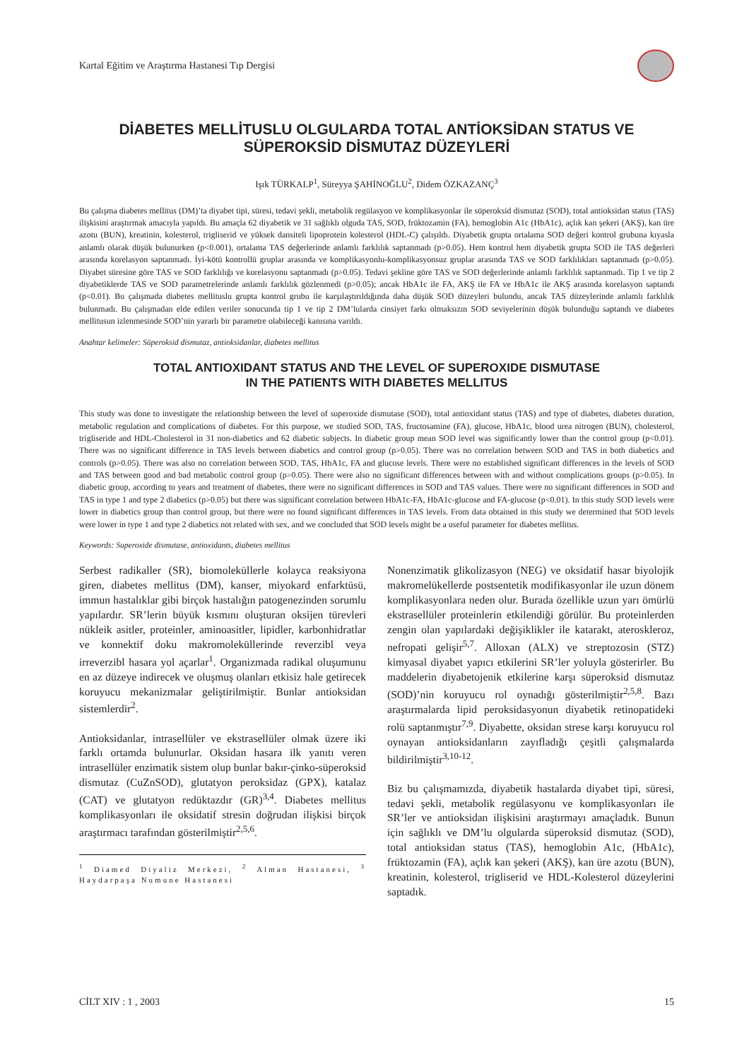Kartal Eğitim ve Araştırma Hastanesi Tıp Dergisi
DİABETES MELLİTUSLU OLGULARDA TOTAL ANTİOKSİDAN STATUS VE
SÜPEROKSİD DİSMUTAZ DÜZEYLERİ
Işık TÜRKALP<sup>1</sup>, Süreyya ŞAHİNOĞLU<sup>2</sup>, Didem ÖZKAZANÇ<sup>3</sup>
Bu çalışma diabetes mellitus (DM)’ta diyabet tipi, süresi, tedavi şekli, metabolik regülasyon ve komplikasyonlar ile süperoksid dismutaz (SOD), total antioksidan status (TAS) ilişkisini araştırmak amacıyla yapıldı. Bu amaçla 62 diyabetik ve 31 sağlıklı olguda TAS, SOD, früktozamin (FA), hemoglobin A1c (HbA1c), açlık kan şekeri (AKŞ), kan üre azotu (BUN), kreatinin, kolesterol, trigliserid ve yüksek dansiteli lipoprotein kolesterol (HDL-C) çalışıldı. Diyabetik grupta ortalama SOD değeri kontrol grubuna kıyasla anlamlı olarak düşük bulunurken (p<0.001), ortalama TAS değerlerinde anlamlı farklılık saptanmadı (p>0.05). Hem kontrol hem diyabetik grupta SOD ile TAS değerleri arasında korelasyon saptanmadı. İyi-kötü kontrollü gruplar arasında ve komplikasyonlu-komplikasyonsuz gruplar arasında TAS ve SOD farklılıkları saptanmadı (p>0.05). Diyabet süresine göre TAS ve SOD farklılığı ve korelasyonu saptanmadı (p>0.05). Tedavi şekline göre TAS ve SOD değerlerinde anlamlı farklılık saptanmadı. Tip 1 ve tip 2 diyabetiklerde TAS ve SOD parametrelerinde anlamlı farklılık gözlenmedi (p>0.05); ancak HbA1c ile FA, AKŞ ile FA ve HbA1c ile AKŞ arasında korelasyon saptandı (p<0.01). Bu çalışmada diabetes mellituslu grupta kontrol grubu ile karşılaştırıldığında daha düşük SOD düzeyleri bulundu, ancak TAS düzeylerinde anlamlı farklılık bulunmadı. Bu çalışmadan elde edilen veriler sonucunda tip 1 ve tip 2 DM’lularda cinsiyet farkı olmaksızın SOD seviyelerinin düşük bulunduğu saptandı ve diabetes mellitusun izlenmesinde SOD’nin yararlı bir parametre olabileceği kanısına varıldı.
Anahtar kelimeler: Süperoksid dismutaz, antioksidanlar, diabetes mellitus
TOTAL ANTIOXIDANT STATUS AND THE LEVEL OF SUPEROXIDE DISMUTASE
IN THE PATIENTS WITH DIABETES MELLITUS
This study was done to investigate the relationship between the level of superoxide dismutase (SOD), total antioxidant status (TAS) and type of diabetes, diabetes duration, metabolic regulation and complications of diabetes. For this purpose, we studied SOD, TAS, fructosamine (FA), glucose, HbA1c, blood urea nitrogen (BUN), cholesterol, trigliseride and HDL-Cholesterol in 31 non-diabetics and 62 diabetic subjects. In diabetic group mean SOD level was significantly lower than the control group (p<0.01). There was no significant difference in TAS levels between diabetics and control group (p>0.05). There was no correlation between SOD and TAS in both diabetics and controls (p>0.05). There was also no correlation between SOD, TAS, HbA1c, FA and glucose levels. There were no established significant differences in the levels of SOD and TAS between good and bad metabolic control group (p>0.05). There were also no significant differences between with and without complications groups (p>0.05). In diabetic group, according to years and treatment of diabetes, there were no significant differences in SOD and TAS values. There were no significant differences in SOD and TAS in type 1 and type 2 diabetics (p>0.05) but there was significant correlation between HbA1c-FA, HbA1c-glucose and FA-glucose (p<0.01). In this study SOD levels were lower in diabetics group than control group, but there were no found significant differences in TAS levels. From data obtained in this study we determined that SOD levels were lower in type 1 and type 2 diabetics not related with sex, and we concluded that SOD levels might be a useful parameter for diabetes mellitus.
Keywords: Superoxide dismutase, antioxidants, diabetes mellitus
Serbest radikaller (SR), biomoleküllerle kolayca reaksiyona giren, diabetes mellitus (DM), kanser, miyokard enfarktüsü, immun hastalıklar gibi birçok hastalığın patogenezinden sorumlu yapılardır. SR’lerin büyük kısmını oluşturan oksijen türevleri nükleik asitler, proteinler, aminoasitler, lipidler, karbonhidratlar ve konnektif doku makromoleküllerinde reverzibl veya irreverzibl hasara yol açarlar<sup>1</sup>. Organizmada radikal oluşumunu en az düzeye indirecek ve oluşmuş olanları etkisiz hale getirecek koruyucu mekanizmalar geliştirilmiştir. Bunlar antioksidan sistemlerdir<sup>2</sup>.
Antioksidanlar, intrasellüler ve ekstrasellüler olmak üzere iki farklı ortamda bulunurlar. Oksidan hasara ilk yanıtı veren intrasellüler enzimatik sistem olup bunlar bakır-çinko-süperoksid dismutaz (CuZnSOD), glutatyon peroksidaz (GPX), katalaz (CAT) ve glutatyon redüktazdır (GR)<sup>3,4</sup>. Diabetes mellitus komplikasyonları ile oksidatif stresin doğrudan ilişkisi birçok araştırmacı tarafından gösterilmiştir<sup>2,5,6</sup>.
<sup>1</sup> Diamed Diyaliz Merkezi, <sup>2</sup> Alman Hastanesi, <sup>3</sup> Haydarpaşa Numune Hastanesi
Nonenzimatik glikolizasyon (NEG) ve oksidatif hasar biyolojik makromelükellerde postsentetik modifikasyonlar ile uzun dönem komplikasyonlara neden olur. Burada özellikle uzun yarı ömürlü ekstrasellüler proteinlerin etkilendiği görülür. Bu proteinlerden zengin olan yapılardaki değişiklikler ile katarakt, ateroskleroz, nefropati gelişir<sup>5,7</sup>. Alloxan (ALX) ve streptozosin (STZ) kimyasal diyabet yapıcı etkilerini SR’ler yoluyla gösterirler. Bu maddelerin diyabetojenik etkilerine karşı süperoksid dismutaz (SOD)’nin koruyucu rol oynadığı gösterilmiştir<sup>2,5,8</sup>. Bazı araştırmalarda lipid peroksidasyonun diyabetik retinopatideki rolü saptanmıştır<sup>7,9</sup>. Diyabette, oksidan strese karşı koruyucu rol oynayan antioksidanların zayıfladığı çeşitli çalışmalarda bildirilmiştir<sup>3,10-12</sup>.
Biz bu çalışmamızda, diyabetik hastalarda diyabet tipi, süresi, tedavi şekli, metabolik regülasyonu ve komplikasyonları ile SR’ler ve antioksidan ilişkisini araştırmayı amaçladık. Bunun için sağlıklı ve DM’lu olgularda süperoksid dismutaz (SOD), total antioksidan status (TAS), hemoglobin A1c, (HbA1c), früktozamin (FA), açlık kan şekeri (AKŞ), kan üre azotu (BUN), kreatinin, kolesterol, trigliserid ve HDL-Kolesterol düzeylerini saptadık.
CİLT XIV : 1 , 2003 15